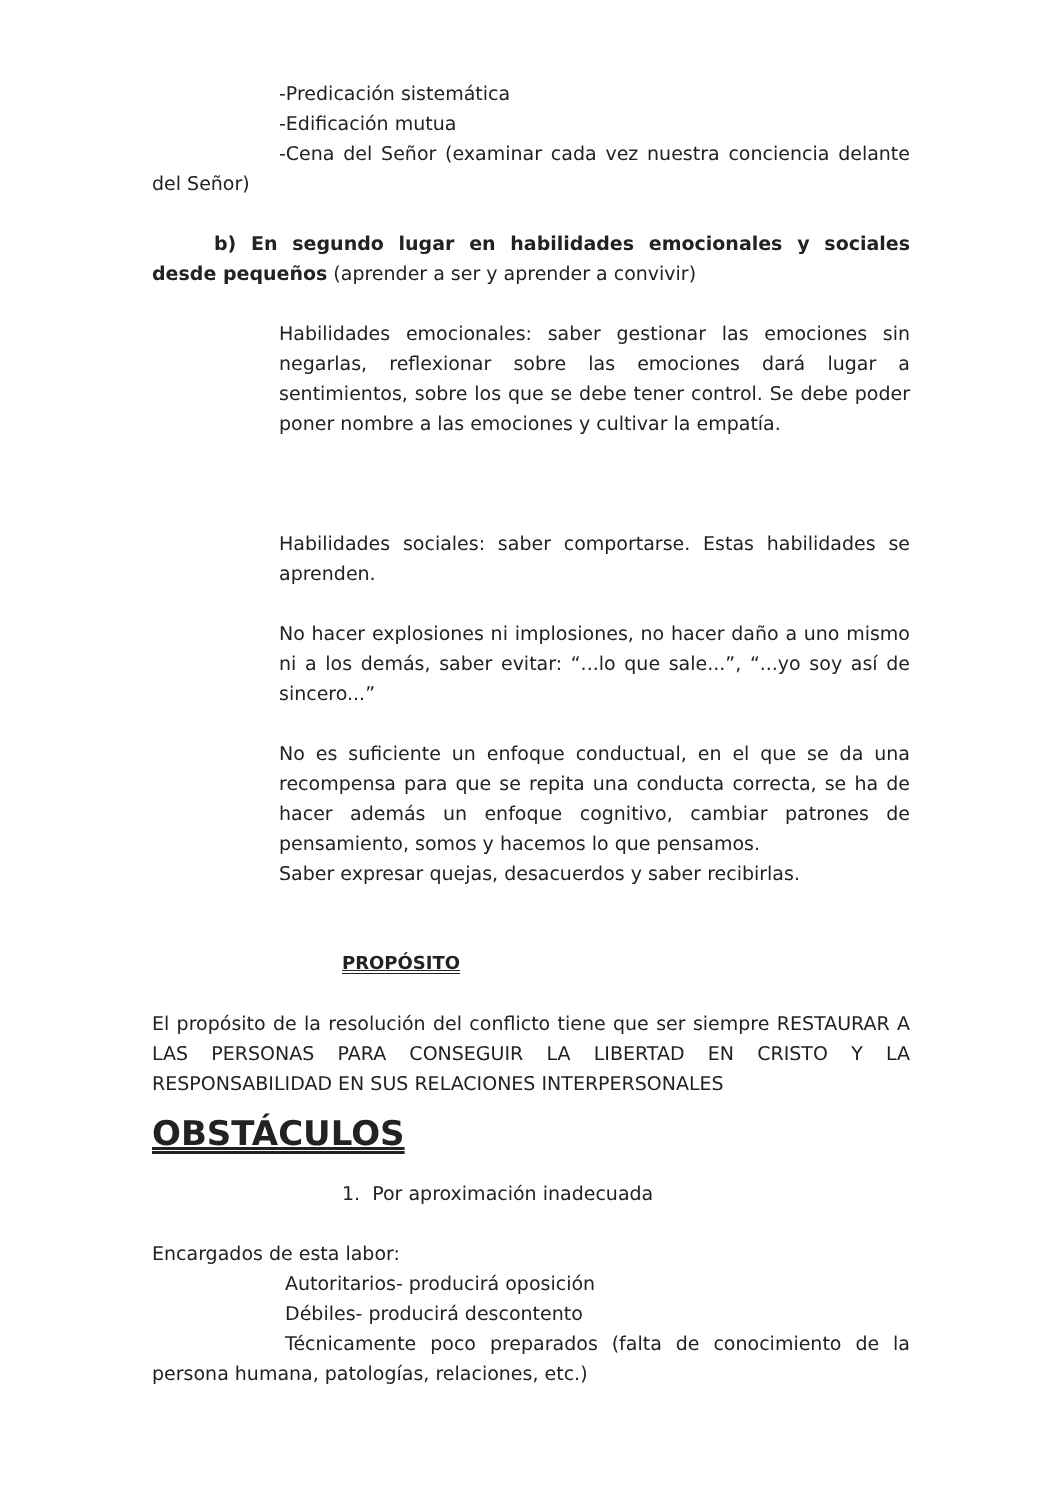-Predicación sistemática
-Edificación mutua
-Cena del Señor (examinar cada vez nuestra conciencia delante del Señor)
b) En segundo lugar en habilidades emocionales y sociales desde pequeños (aprender a ser y aprender a convivir)
Habilidades emocionales: saber gestionar las emociones sin negarlas, reflexionar sobre las emociones dará lugar a sentimientos, sobre los que se debe tener control. Se debe poder poner nombre a las emociones y cultivar la empatía.
Habilidades sociales: saber comportarse. Estas habilidades se aprenden.
No hacer explosiones ni implosiones, no hacer daño a uno mismo ni a los demás, saber evitar: “...lo que sale...”, “...yo soy así de sincero...”
No es suficiente un enfoque conductual, en el que se da una recompensa para que se repita una conducta correcta, se ha de hacer además un enfoque cognitivo, cambiar patrones de pensamiento, somos y hacemos lo que pensamos.
Saber expresar quejas, desacuerdos y saber recibirlas.
PROPÓSITO
El propósito de la resolución del conflicto tiene que ser siempre RESTAURAR A LAS PERSONAS PARA CONSEGUIR LA LIBERTAD EN CRISTO Y LA RESPONSABILIDAD EN SUS RELACIONES INTERPERSONALES
OBSTÁCULOS
1. Por aproximación inadecuada
Encargados de esta labor:
Autoritarios- producirá oposición
Débiles- producirá descontento
Técnicamente poco preparados (falta de conocimiento de la persona humana, patologías, relaciones, etc.)